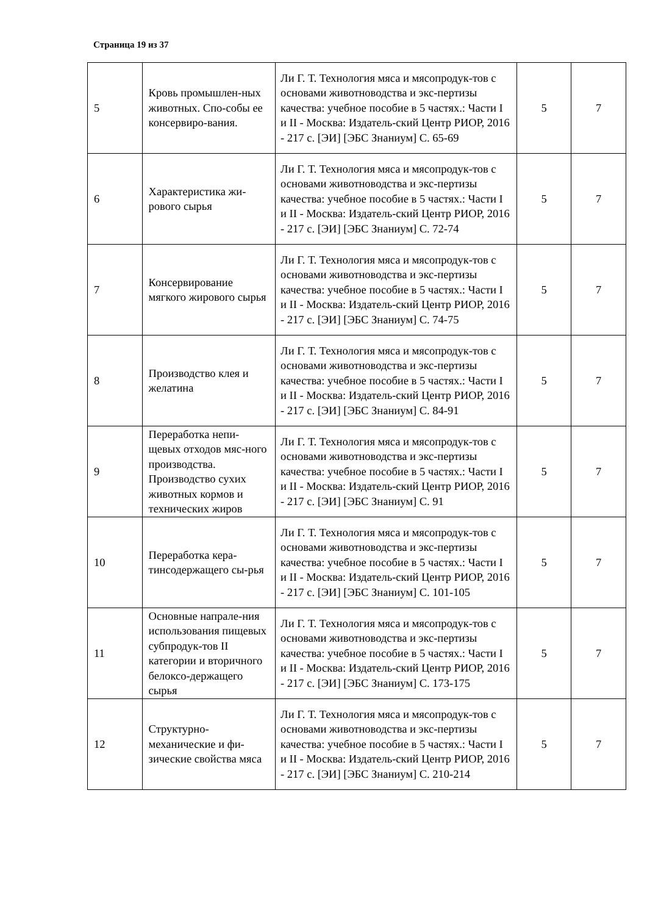Страница 19 из 37
| 5 | Кровь промышлен-ных животных. Спо-собы ее консервиро-вания. | Ли Г. Т. Технология мяса и мясопродук-тов с основами животноводства и экс-пертизы качества: учебное пособие в 5 частях.: Части I и II - Москва: Издатель-ский Центр РИОР, 2016 - 217 с. [ЭИ] [ЭБС Знаниум] С. 65-69 | 5 | 7 |
| 6 | Характеристика жи-рового сырья | Ли Г. Т. Технология мяса и мясопродук-тов с основами животноводства и экс-пертизы качества: учебное пособие в 5 частях.: Части I и II - Москва: Издатель-ский Центр РИОР, 2016 - 217 с. [ЭИ] [ЭБС Знаниум] С. 72-74 | 5 | 7 |
| 7 | Консервирование мягкого жирового сырья | Ли Г. Т. Технология мяса и мясопродук-тов с основами животноводства и экс-пертизы качества: учебное пособие в 5 частях.: Части I и II - Москва: Издатель-ский Центр РИОР, 2016 - 217 с. [ЭИ] [ЭБС Знаниум] С. 74-75 | 5 | 7 |
| 8 | Производство клея и желатина | Ли Г. Т. Технология мяса и мясопродук-тов с основами животноводства и экс-пертизы качества: учебное пособие в 5 частях.: Части I и II - Москва: Издатель-ский Центр РИОР, 2016 - 217 с. [ЭИ] [ЭБС Знаниум] С. 84-91 | 5 | 7 |
| 9 | Переработка непи-щевых отходов мяс-ного производства. Производство сухих животных кормов и технических жиров | Ли Г. Т. Технология мяса и мясопродук-тов с основами животноводства и экс-пертизы качества: учебное пособие в 5 частях.: Части I и II - Москва: Издатель-ский Центр РИОР, 2016 - 217 с. [ЭИ] [ЭБС Знаниум] С. 91 | 5 | 7 |
| 10 | Переработка кера-тинсодержащего сы-рья | Ли Г. Т. Технология мяса и мясопродук-тов с основами животноводства и экс-пертизы качества: учебное пособие в 5 частях.: Части I и II - Москва: Издатель-ский Центр РИОР, 2016 - 217 с. [ЭИ] [ЭБС Знаниум] С. 101-105 | 5 | 7 |
| 11 | Основные напрале-ния использования пищевых субпродук-тов II категории и вторичного белоксо-держащего сырья | Ли Г. Т. Технология мяса и мясопродук-тов с основами животноводства и экс-пертизы качества: учебное пособие в 5 частях.: Части I и II - Москва: Издатель-ский Центр РИОР, 2016 - 217 с. [ЭИ] [ЭБС Знаниум] С. 173-175 | 5 | 7 |
| 12 | Структурно-механические и фи-зические свойства мяса | Ли Г. Т. Технология мяса и мясопродук-тов с основами животноводства и экс-пертизы качества: учебное пособие в 5 частях.: Части I и II - Москва: Издатель-ский Центр РИОР, 2016 - 217 с. [ЭИ] [ЭБС Знаниум] С. 210-214 | 5 | 7 |